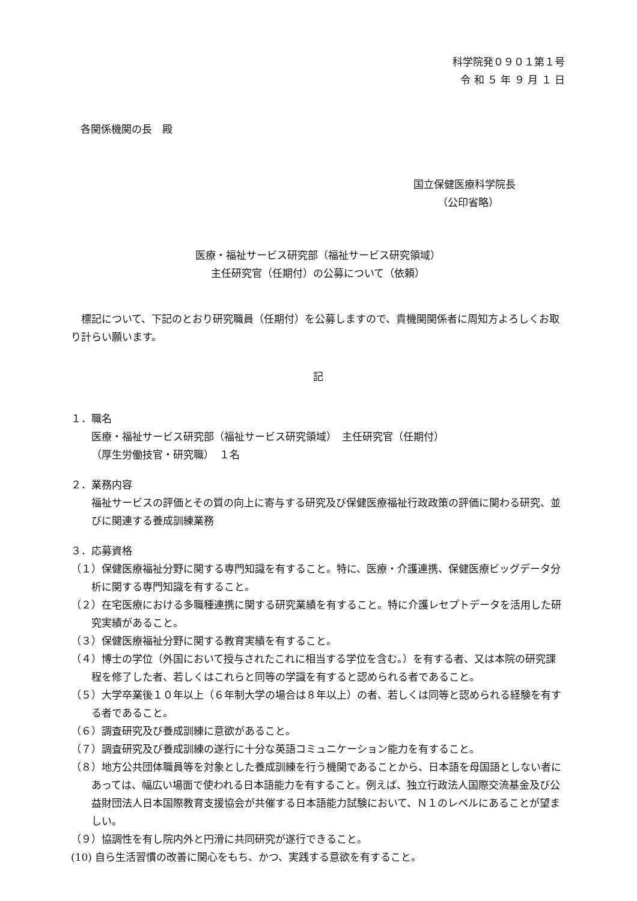科学院発０９０１第１号
令 和 ５ 年 ９ 月 １ 日
各関係機関の長　殿
国立保健医療科学院長
（公印省略）
医療・福祉サービス研究部（福祉サービス研究領域）
主任研究官（任期付）の公募について（依頼）
標記について、下記のとおり研究職員（任期付）を公募しますので、貴機関関係者に周知方よろしくお取り計らい願います。
記
１．職名
医療・福祉サービス研究部（福祉サービス研究領域）　主任研究官（任期付）
（厚生労働技官・研究職）　１名
２．業務内容
福祉サービスの評価とその質の向上に寄与する研究及び保健医療福祉行政政策の評価に関わる研究、並びに関連する養成訓練業務
３．応募資格
（１）保健医療福祉分野に関する専門知識を有すること。特に、医療・介護連携、保健医療ビッグデータ分析に関する専門知識を有すること。
（２）在宅医療における多職種連携に関する研究業績を有すること。特に介護レセプトデータを活用した研究実績があること。
（３）保健医療福祉分野に関する教育実績を有すること。
（４）博士の学位（外国において授与されたこれに相当する学位を含む。）を有する者、又は本院の研究課程を修了した者、若しくはこれらと同等の学識を有すると認められる者であること。
（５）大学卒業後１０年以上（６年制大学の場合は８年以上）の者、若しくは同等と認められる経験を有する者であること。
（６）調査研究及び養成訓練に意欲があること。
（７）調査研究及び養成訓練の遂行に十分な英語コミュニケーション能力を有すること。
（８）地方公共団体職員等を対象とした養成訓練を行う機関であることから、日本語を母国語としない者にあっては、幅広い場面で使われる日本語能力を有すること。例えば、独立行政法人国際交流基金及び公益財団法人日本国際教育支援協会が共催する日本語能力試験において、Ｎ１のレベルにあることが望ましい。
（９）協調性を有し院内外と円滑に共同研究が遂行できること。
(10) 自ら生活習慣の改善に関心をもち、かつ、実践する意欲を有すること。